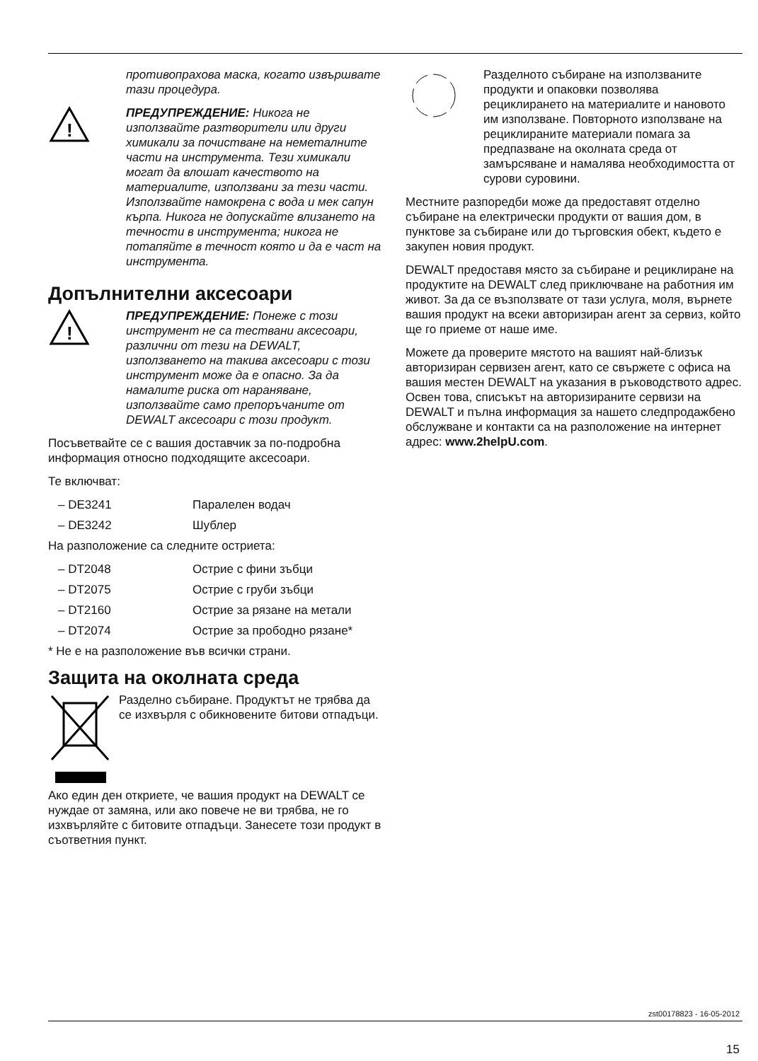противопрахова маска, когато извършвате тази процедура.
!
ПРЕДУПРЕЖДЕНИЕ: Никога не използвайте разтворители или други химикали за почистване на неметалните части на инструмента. Тези химикали могат да влошат качеството на материалите, използвани за тези части. Използвайте намокрена с вода и мек сапун кърпа. Никога не допускайте влизането на течности в инструмента; никога не потапяйте в течност която и да е част на инструмента.
Допълнителни аксесоари
!
ПРЕДУПРЕЖДЕНИЕ: Понеже с този инструмент не са тествани аксесоари, различни от тези на DEWALT, използването на такива аксесоари с този инструмент може да е опасно. За да намалите риска от нараняване, използвайте само препоръчаните от DEWALT аксесоари с този продукт.
Посъветвайте се с вашия доставчик за по-подробна информация относно подходящите аксесоари.
Те включват:
– DE3241 Паралелен водач
– DE3242 Шублер
На разположение са следните остриета:
– DT2048 Острие с фини зъбци
– DT2075 Острие с груби зъбци
– DT2160 Острие за рязане на метали
– DT2074 Острие за прободно рязане*
* Не е на разположение във всички страни.
Защита на околната среда
Разделно събиране. Продуктът не трябва да се изхвърля с обикновените битови отпадъци.
Ако един ден откриете, че вашия продукт на DEWALT се нуждае от замяна, или ако повече не ви трябва, не го изхвърляйте с битовите отпадъци. Занесете този продукт в съответния пункт.
Разделното събиране на използваните продукти и опаковки позволява рециклирането на материалите и нановото им използване. Повторното използване на рециклираните материали помага за предпазване на околната среда от замърсяване и намалява необходимостта от сурови суровини.
Местните разпоредби може да предоставят отделно събиране на електрически продукти от вашия дом, в пунктове за събиране или до търговския обект, където е закупен новия продукт.
DEWALT предоставя място за събиране и рециклиране на продуктите на DEWALT след приключване на работния им живот. За да се възползвате от тази услуга, моля, върнете вашия продукт на всеки авторизиран агент за сервиз, който ще го приеме от наше име.
Можете да проверите мястото на вашият най-близък авторизиран сервизен агент, като се свържете с офиса на вашия местен DEWALT на указания в ръководството адрес. Освен това, списъкът на авторизираните сервизи на DEWALT и пълна информация за нашето следпродажбено обслужване и контакти са на разположение на интернет адрес: www.2helpU.com.
zst00178823 - 16-05-2012
15